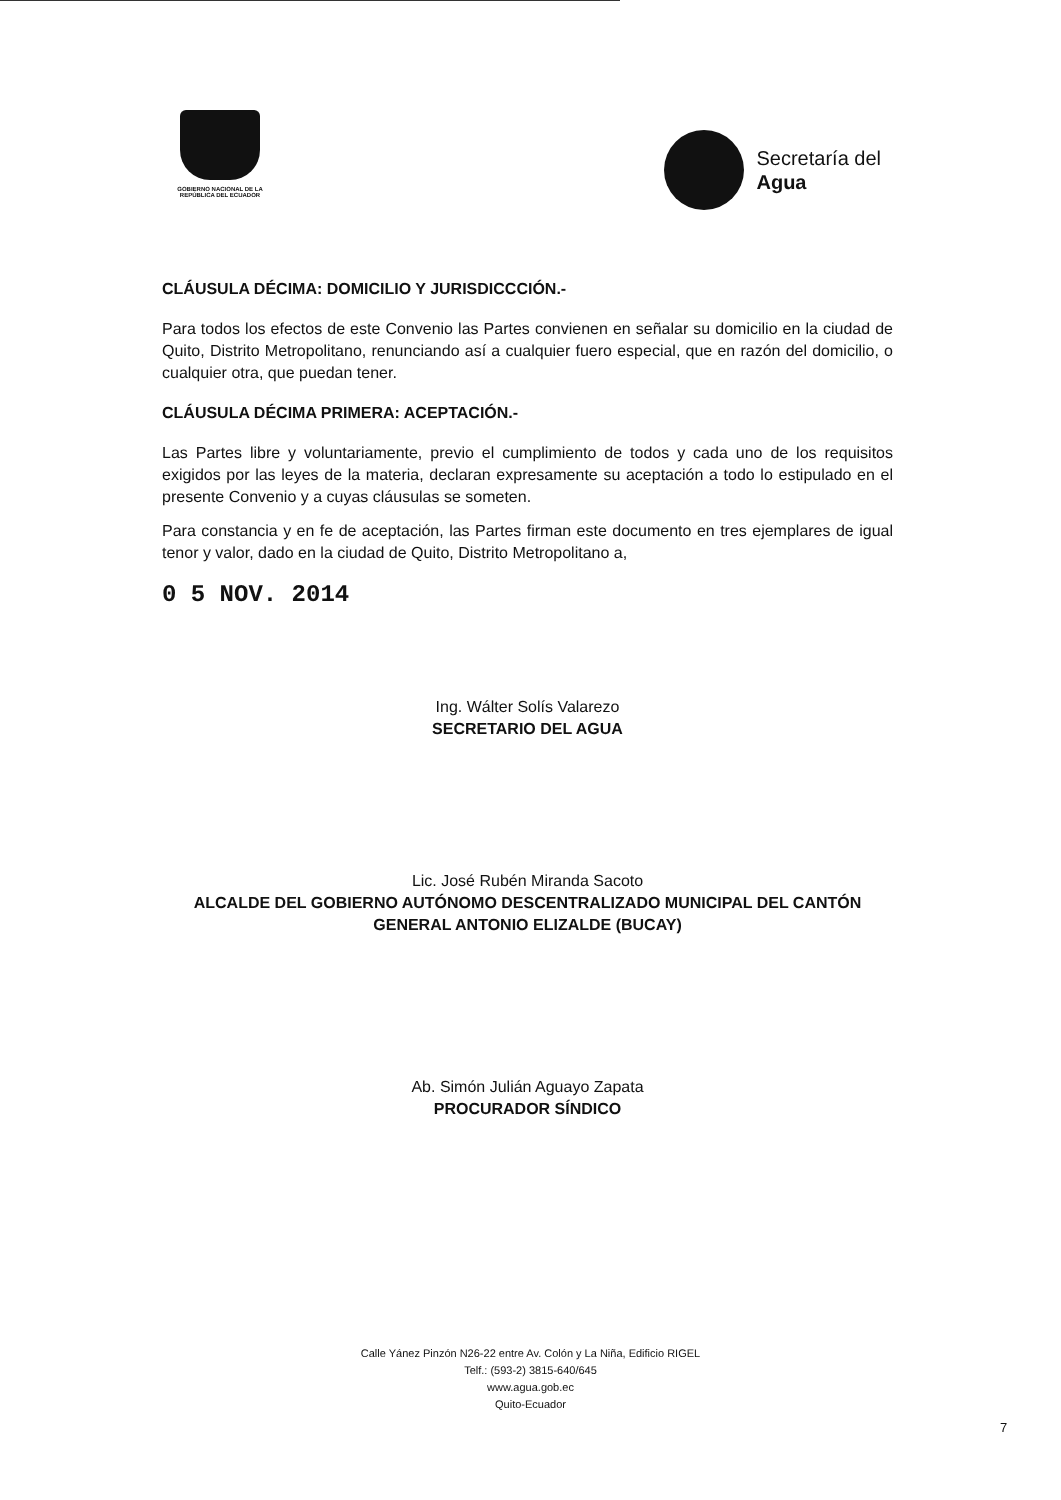GOBIERNO NACIONAL DE LA
REPÚBLICA DEL ECUADOR
Secretaría del
Agua
CLÁUSULA DÉCIMA: DOMICILIO Y JURISDICCCIÓN.-
Para todos los efectos de este Convenio las Partes convienen en señalar su domicilio en la ciudad de Quito, Distrito Metropolitano, renunciando así a cualquier fuero especial, que en razón del domicilio, o cualquier otra, que puedan tener.
CLÁUSULA DÉCIMA PRIMERA: ACEPTACIÓN.-
Las Partes libre y voluntariamente, previo el cumplimiento de todos y cada uno de los requisitos exigidos por las leyes de la materia, declaran expresamente su aceptación a todo lo estipulado en el presente Convenio y a cuyas cláusulas se someten.
Para constancia y en fe de aceptación, las Partes firman este documento en tres ejemplares de igual tenor y valor, dado en la ciudad de Quito, Distrito Metropolitano a,
0 5 NOV. 2014
Ing. Wálter Solís Valarezo
SECRETARIO DEL AGUA
Lic. José Rubén Miranda Sacoto
ALCALDE DEL GOBIERNO AUTÓNOMO DESCENTRALIZADO MUNICIPAL DEL CANTÓN GENERAL ANTONIO ELIZALDE (BUCAY)
Ab. Simón Julián Aguayo Zapata
PROCURADOR SÍNDICO
Calle Yánez Pinzón N26-22 entre Av. Colón y La Niña, Edificio RIGEL
Telf.: (593-2) 3815-640/645
www.agua.gob.ec
Quito-Ecuador
7